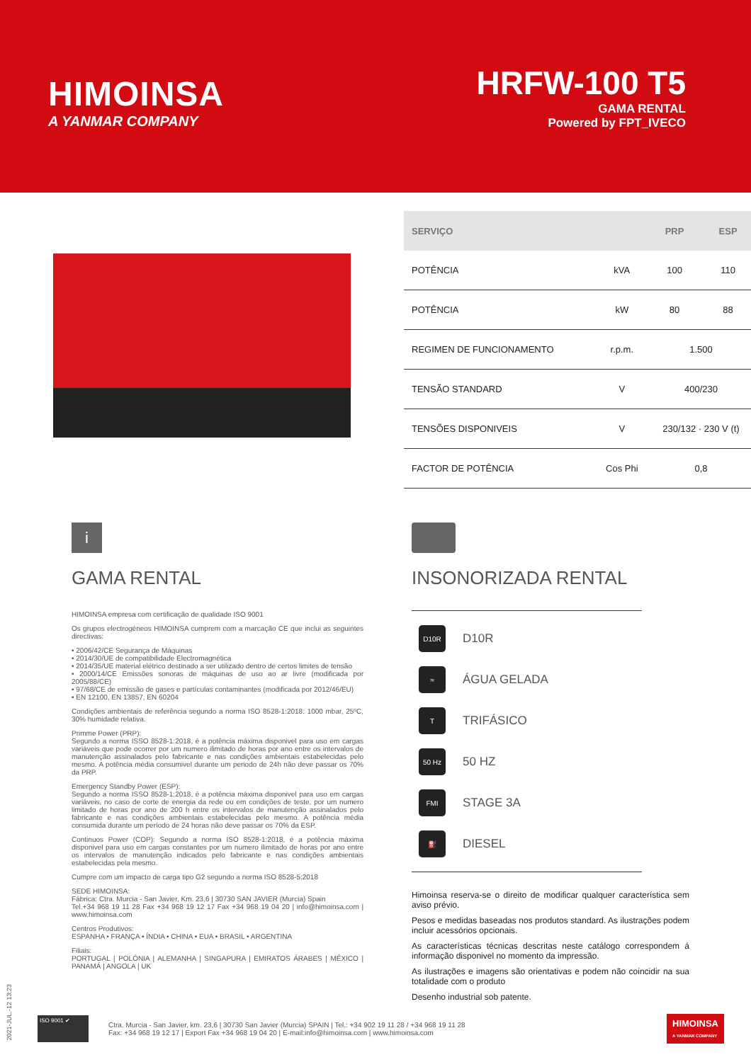HIMOINSA
A YANMAR COMPANY
HRFW-100 T5
GAMA RENTAL
Powered by FPT_IVECO
| SERVIÇO | | PRP | ESP |
| --- | --- | --- | --- |
| POTÊNCIA | kVA | 100 | 110 |
| POTÊNCIA | kW | 80 | 88 |
| REGIMEN DE FUNCIONAMENTO | r.p.m. | 1.500 | |
| TENSÃO STANDARD | V | 400/230 | |
| TENSÕES DISPONIVEIS | V | 230/132 · 230 V (t) | |
| FACTOR DE POTÊNCIA | Cos Phi | 0,8 | |
i
GAMA RENTAL
HIMOINSA empresa com certificação de qualidade ISO 9001
Os grupos electrogéneos HIMOINSA cumprem com a marcação CE que inclui as seguintes directivas:
• 2006/42/CE Segurança de Máquinas
• 2014/30/UE de compatibilidade Electromagnética
• 2014/35/UE material elétrico destinado a ser utilizado dentro de certos limites de tensão
• 2000/14/CE Emissões sonoras de máquinas de uso ao ar livre (modificada por 2005/88/CE)
• 97/68/CE de emissão de gases e partículas contaminantes (modificada por 2012/46/EU)
• EN 12100, EN 13857, EN 60204
Condições ambientais de referência segundo a norma ISO 8528-1:2018: 1000 mbar, 25ºC, 30% humidade relativa.
Primme Power (PRP):
Segundo a norma ISSO 8528-1:2018, é a potência máxima disponivel para uso em cargas variáveis que pode ocorrer por um numero ilimitado de horas por ano entre os intervalos de manutenção assinalados pelo fabricante e nas condições ambientais estabelecidas pelo mesmo. A potência média consumivel durante um periodo de 24h não deve passar os 70% da PRP.
Emergency Standby Power (ESP):
Segundo a norma ISSO 8528-1:2018, é a potência máxima disponivel para uso em cargas variáveis, no caso de corte de energia da rede ou em condições de teste, por um numero limitado de horas por ano de 200 h entre os intervalos de manutenção assinalados pelo fabricante e nas condições ambientais estabelecidas pelo mesmo. A potência média consumida durante um período de 24 horas não deve passar os 70% da ESP.
Continuos Power (COP): Segundo a norma ISO 8528-1:2018, é a potência máxima disponivel para uso em cargas constantes por um numero ilimitado de horas por ano entre os intervalos de manutenção indicados pelo fabricante e nas condições ambientais estabelecidas pela mesmo.
Cumpre com um impacto de carga tipo G2 segundo a norma ISO 8528-5:2018
SEDE HIMOINSA:
Fábrica: Ctra. Murcia - San Javier, Km. 23,6 | 30730 SAN JAVIER (Murcia) Spain
Tel.+34 968 19 11 28 Fax +34 968 19 12 17 Fax +34 968 19 04 20 | info@himoinsa.com | www.himoinsa.com
Centros Produtivos:
ESPANHA • FRANÇA • ÍNDIA • CHINA • EUA • BRASIL • ARGENTINA
Filiais:
PORTUGAL | POLÓNIA | ALEMANHA | SINGAPURA | EMIRATOS ÁRABES | MÉXICO | PANAMÁ | ANGOLA | UK
INSONORIZADA RENTAL
D10R D10R
≈ ÁGUA GELADA
T TRIFÁSICO
50 Hz 50 HZ
FMI STAGE 3A
⛽ DIESEL
Himoinsa reserva-se o direito de modificar qualquer característica sem aviso prévio.
Pesos e medidas baseadas nos produtos standard. As ilustrações podem incluir acessórios opcionais.
As características técnicas descritas neste catálogo correspondem á informação disponivel no momento da impressão.
As ilustrações e imagens são orientativas e podem não coincidir na sua totalidade com o produto
Desenho industrial sob patente.
2021-JUL.-12 13:23
ISO 9001 ✔
Ctra. Murcia - San Javier, km. 23,6 | 30730 San Javier (Murcia) SPAIN | Tel.: +34 902 19 11 28 / +34 968 19 11 28
Fax: +34 968 19 12 17 | Export Fax +34 968 19 04 20 | E-mail:info@himoinsa.com | www.himoinsa.com
HIMOINSA
A YANMAR COMPANY